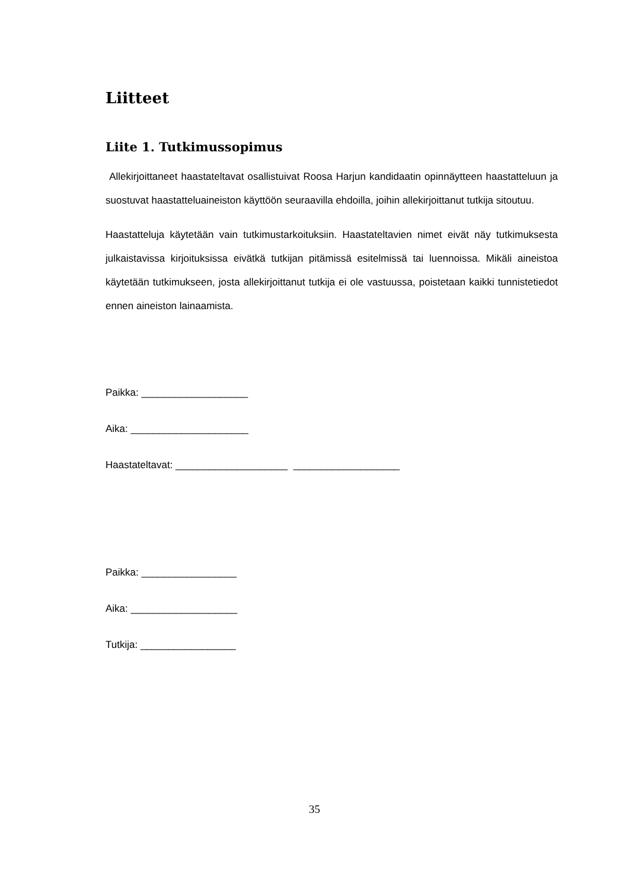Liitteet
Liite 1. Tutkimussopimus
Allekirjoittaneet haastateltavat osallistuivat Roosa Harjun kandidaatin opinnäytteen haastatteluun ja suostuvat haastatteluaineiston käyttöön seuraavilla ehdoilla, joihin allekirjoittanut tutkija sitoutuu.
Haastatteluja käytetään vain tutkimustarkoituksiin. Haastateltavien nimet eivät näy tutkimuksesta julkaistavissa kirjoituksissa eivätkä tutkijan pitämissä esitelmissä tai luennoissa. Mikäli aineistoa käytetään tutkimukseen, josta allekirjoittanut tutkija ei ole vastuussa, poistetaan kaikki tunnistetiedot ennen aineiston lainaamista.
Paikka: ___________________
Aika: _____________________
Haastateltavat: ____________________ ___________________
Paikka: _________________
Aika: ___________________
Tutkija: _________________
35